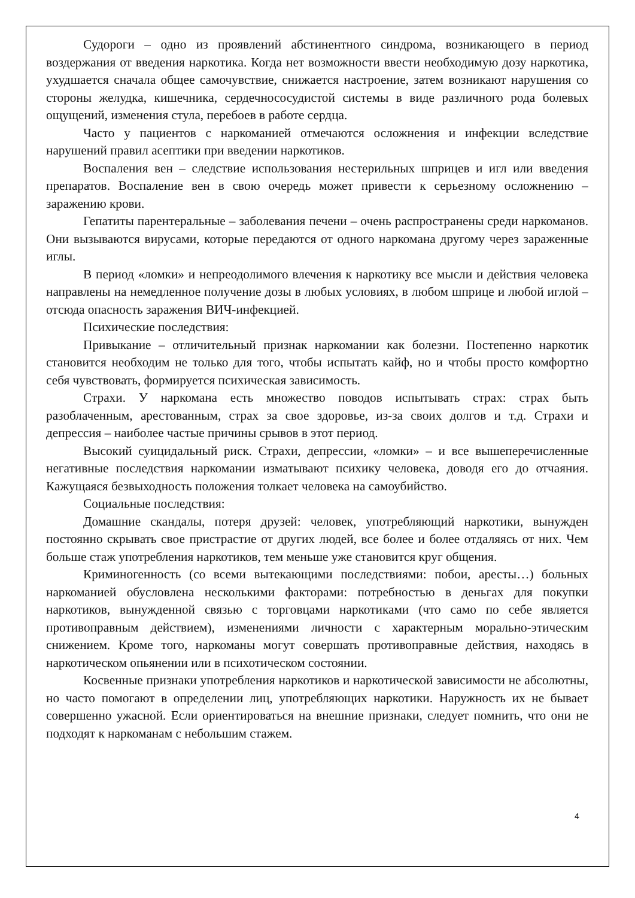Судороги – одно из проявлений абстинентного синдрома, возникающего в период воздержания от введения наркотика. Когда нет возможности ввести необходимую дозу наркотика, ухудшается сначала общее самочувствие, снижается настроение, затем возникают нарушения со стороны желудка, кишечника, сердечнососудистой системы в виде различного рода болевых ощущений, изменения стула, перебоев в работе сердца.
Часто у пациентов с наркоманией отмечаются осложнения и инфекции вследствие нарушений правил асептики при введении наркотиков.
Воспаления вен – следствие использования нестерильных шприцев и игл или введения препаратов. Воспаление вен в свою очередь может привести к серьезному осложнению – заражению крови.
Гепатиты парентеральные – заболевания печени – очень распространены среди наркоманов. Они вызываются вирусами, которые передаются от одного наркомана другому через зараженные иглы.
В период «ломки» и непреодолимого влечения к наркотику все мысли и действия человека направлены на немедленное получение дозы в любых условиях, в любом шприце и любой иглой – отсюда опасность заражения ВИЧ-инфекцией.
Психические последствия:
Привыкание – отличительный признак наркомании как болезни. Постепенно наркотик становится необходим не только для того, чтобы испытать кайф, но и чтобы просто комфортно себя чувствовать, формируется психическая зависимость.
Страхи. У наркомана есть множество поводов испытывать страх: страх быть разоблаченным, арестованным, страх за свое здоровье, из-за своих долгов и т.д. Страхи и депрессия – наиболее частые причины срывов в этот период.
Высокий суицидальный риск. Страхи, депрессии, «ломки» – и все вышеперечисленные негативные последствия наркомании изматывают психику человека, доводя его до отчаяния. Кажущаяся безвыходность положения толкает человека на самоубийство.
Социальные последствия:
Домашние скандалы, потеря друзей: человек, употребляющий наркотики, вынужден постоянно скрывать свое пристрастие от других людей, все более и более отдаляясь от них. Чем больше стаж употребления наркотиков, тем меньше уже становится круг общения.
Криминогенность (со всеми вытекающими последствиями: побои, аресты…) больных наркоманией обусловлена несколькими факторами: потребностью в деньгах для покупки наркотиков, вынужденной связью с торговцами наркотиками (что само по себе является противоправным действием), изменениями личности с характерным морально-этическим снижением. Кроме того, наркоманы могут совершать противоправные действия, находясь в наркотическом опьянении или в психотическом состоянии.
Косвенные признаки употребления наркотиков и наркотической зависимости не абсолютны, но часто помогают в определении лиц, употребляющих наркотики. Наружность их не бывает совершенно ужасной. Если ориентироваться на внешние признаки, следует помнить, что они не подходят к наркоманам с небольшим стажем.
4